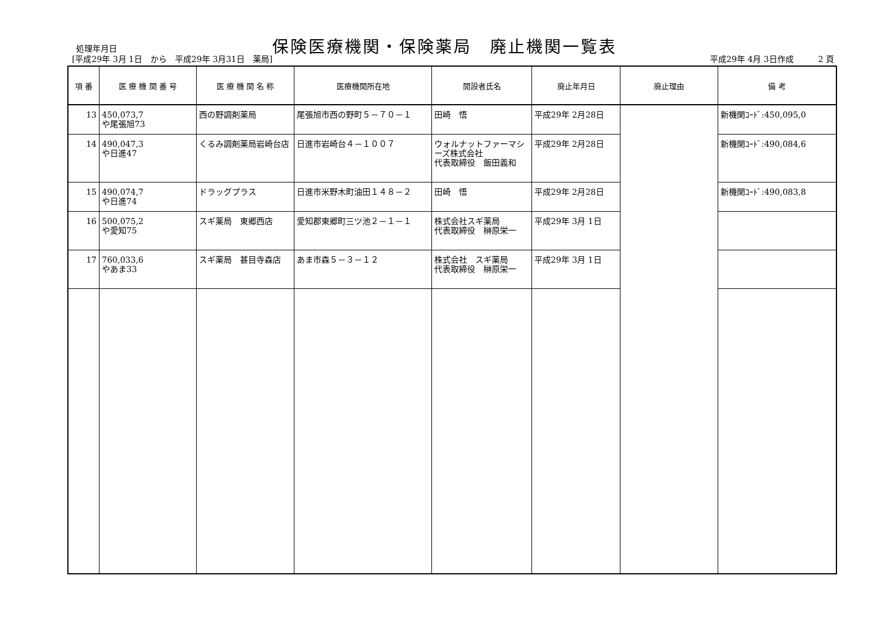処理年月日
保険医療機関・保険薬局　廃止機関一覧表
[平成29年 3月 1日　から　平成29年 3月31日　薬局]
平成29年 4月 3日作成　　　2 頁
| 項 番 | 医 療 機 関 番 号 | 医 療 機 関 名 称 | 医療機関所在地 | 開設者氏名 | 廃止年月日 | 廃止理由 | 備 考 |
| --- | --- | --- | --- | --- | --- | --- | --- |
| 13 | 450,073,7 や尾張旭73 | 西の野調剤薬局 | 尾張旭市西の野町５－７０－１ | 田崎 悟 | 平成29年 2月28日 | | 新機関ｺｰﾄﾞ:450,095,0 |
| 14 | 490,047,3 や日進47 | くるみ調剤薬局岩崎台店 | 日進市岩崎台４－１００７ | ウォルナットファーマシーズ株式会社 代表取締役 飯田義和 | 平成29年 2月28日 | | 新機関ｺｰﾄﾞ:490,084,6 |
| 15 | 490,074,7 や日進74 | ドラッグプラス | 日進市米野木町油田１４８－２ | 田崎 悟 | 平成29年 2月28日 | | 新機関ｺｰﾄﾞ:490,083,8 |
| 16 | 500,075,2 や愛知75 | スギ薬局 東郷西店 | 愛知郡東郷町三ツ池２－１－１ | 株式会社スギ薬局 代表取締役 榊原栄一 | 平成29年 3月 1日 | | |
| 17 | 760,033,6 やあま33 | スギ薬局 甚目寺森店 | あま市森５－３－１２ | 株式会社 スギ薬局 代表取締役 榊原栄一 | 平成29年 3月 1日 | | |